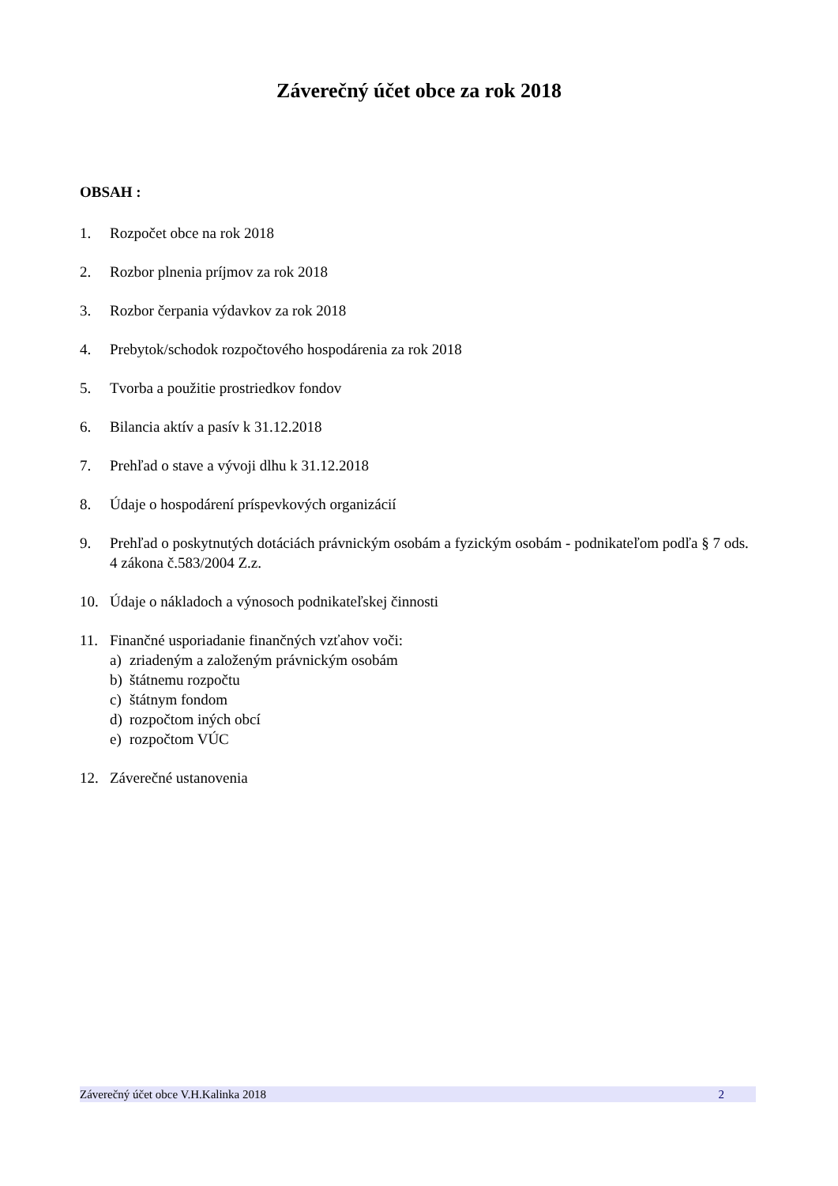Záverečný účet obce za rok 2018
OBSAH :
1. Rozpočet obce na rok 2018
2. Rozbor plnenia príjmov za rok 2018
3. Rozbor čerpania výdavkov za rok 2018
4. Prebytok/schodok rozpočtového hospodárenia za rok 2018
5. Tvorba a použitie prostriedkov fondov
6. Bilancia aktív a pasív k 31.12.2018
7. Prehľad o stave a vývoji dlhu k 31.12.2018
8. Údaje o hospodárení príspevkových organizácií
9. Prehľad o poskytnutých dotáciách právnickým osobám a fyzickým osobám - podnikateľom podľa § 7 ods. 4 zákona č.583/2004 Z.z.
10. Údaje o nákladoch a výnosoch podnikateľskej činnosti
11. Finančné usporiadanie finančných vzťahov voči:
a) zriadeným a založeným právnickým osobám
b) štátnemu rozpočtu
c) štátnym fondom
d) rozpočtom iných obcí
e) rozpočtom VÚC
12. Záverečné ustanovenia
Záverečný účet obce V.H.Kalinka 2018 2